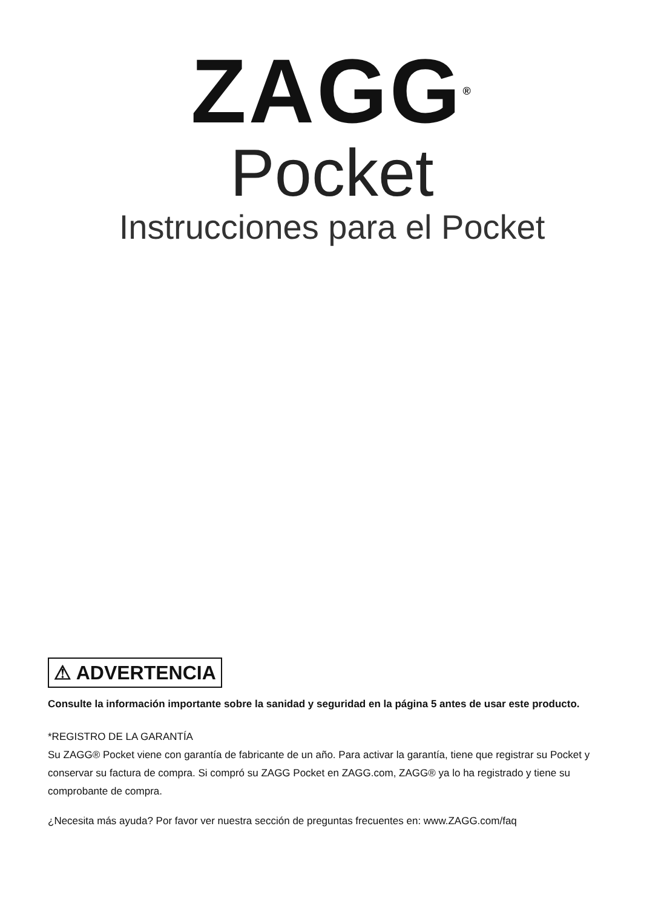ZAGG<sup>®</sup>
Pocket
Instrucciones para el Pocket
⚠ ADVERTENCIA
Consulte la información importante sobre la sanidad y seguridad en la página 5 antes de usar este producto.
*REGISTRO DE LA GARANTÍA
Su ZAGG® Pocket viene con garantía de fabricante de un año. Para activar la garantía, tiene que registrar su Pocket y conservar su factura de compra. Si compró su ZAGG Pocket en ZAGG.com, ZAGG® ya lo ha registrado y tiene su comprobante de compra.
¿Necesita más ayuda? Por favor ver nuestra sección de preguntas frecuentes en: www.ZAGG.com/faq